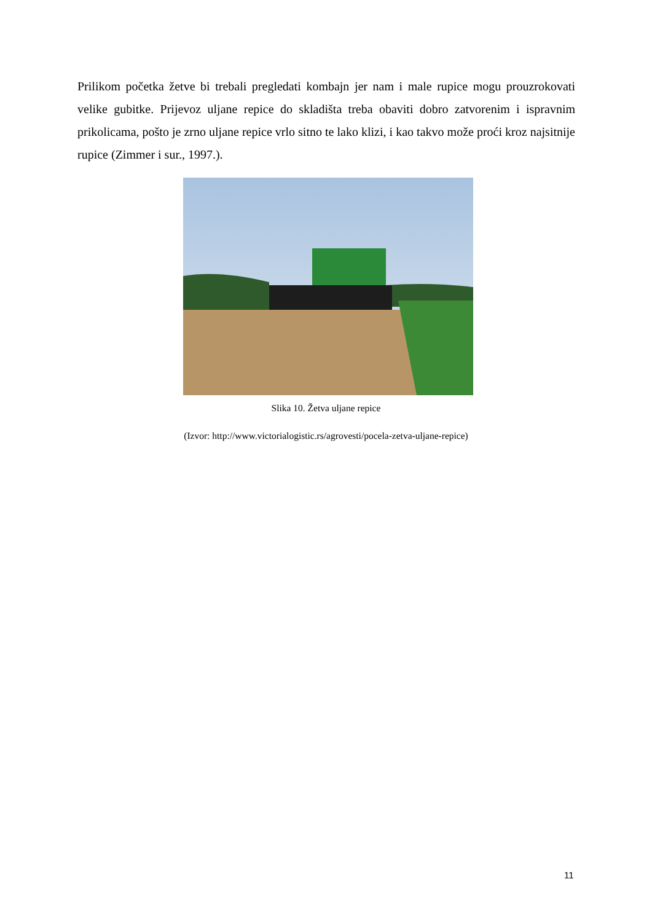Prilikom početka žetve bi trebali pregledati kombajn jer nam i male rupice mogu prouzrokovati velike gubitke. Prijevoz uljane repice do skladišta treba obaviti dobro zatvorenim i ispravnim prikolicama, pošto je zrno uljane repice vrlo sitno te lako klizi, i kao takvo može proći kroz najsitnije rupice (Zimmer i sur., 1997.).
Slika 10. Žetva uljane repice
(Izvor: http://www.victorialogistic.rs/agrovesti/pocela-zetva-uljane-repice)
11